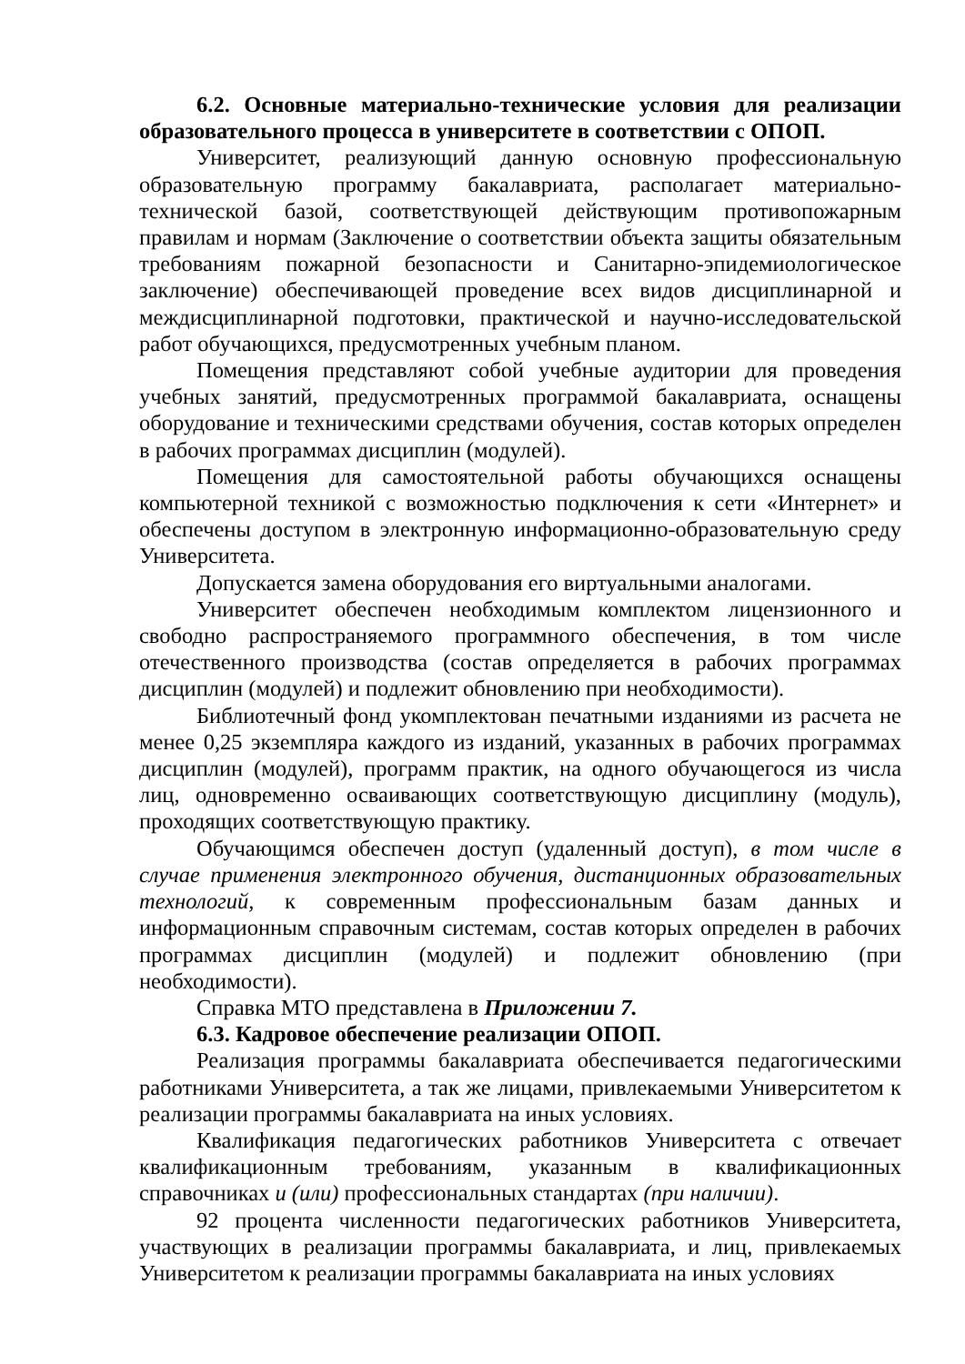6.2. Основные материально-технические условия для реализации образовательного процесса в университете в соответствии с ОПОП.
Университет, реализующий данную основную профессиональную образовательную программу бакалавриата, располагает материально-технической базой, соответствующей действующим противопожарным правилам и нормам (Заключение о соответствии объекта защиты обязательным требованиям пожарной безопасности и Санитарно-эпидемиологическое заключение) обеспечивающей проведение всех видов дисциплинарной и междисциплинарной подготовки, практической и научно-исследовательской работ обучающихся, предусмотренных учебным планом.
Помещения представляют собой учебные аудитории для проведения учебных занятий, предусмотренных программой бакалавриата, оснащены оборудование и техническими средствами обучения, состав которых определен в рабочих программах дисциплин (модулей).
Помещения для самостоятельной работы обучающихся оснащены компьютерной техникой с возможностью подключения к сети «Интернет» и обеспечены доступом в электронную информационно-образовательную среду Университета.
Допускается замена оборудования его виртуальными аналогами.
Университет обеспечен необходимым комплектом лицензионного и свободно распространяемого программного обеспечения, в том числе отечественного производства (состав определяется в рабочих программах дисциплин (модулей) и подлежит обновлению при необходимости).
Библиотечный фонд укомплектован печатными изданиями из расчета не менее 0,25 экземпляра каждого из изданий, указанных в рабочих программах дисциплин (модулей), программ практик, на одного обучающегося из числа лиц, одновременно осваивающих соответствующую дисциплину (модуль), проходящих соответствующую практику.
Обучающимся обеспечен доступ (удаленный доступ), в том числе в случае применения электронного обучения, дистанционных образовательных технологий, к современным профессиональным базам данных и информационным справочным системам, состав которых определен в рабочих программах дисциплин (модулей) и подлежит обновлению (при необходимости).
Справка МТО представлена в Приложении 7.
6.3. Кадровое обеспечение реализации ОПОП.
Реализация программы бакалавриата обеспечивается педагогическими работниками Университета, а так же лицами, привлекаемыми Университетом к реализации программы бакалавриата на иных условиях.
Квалификация педагогических работников Университета с отвечает квалификационным требованиям, указанным в квалификационных справочниках и (или) профессиональных стандартах (при наличии).
92 процента численности педагогических работников Университета, участвующих в реализации программы бакалавриата, и лиц, привлекаемых Университетом к реализации программы бакалавриата на иных условиях